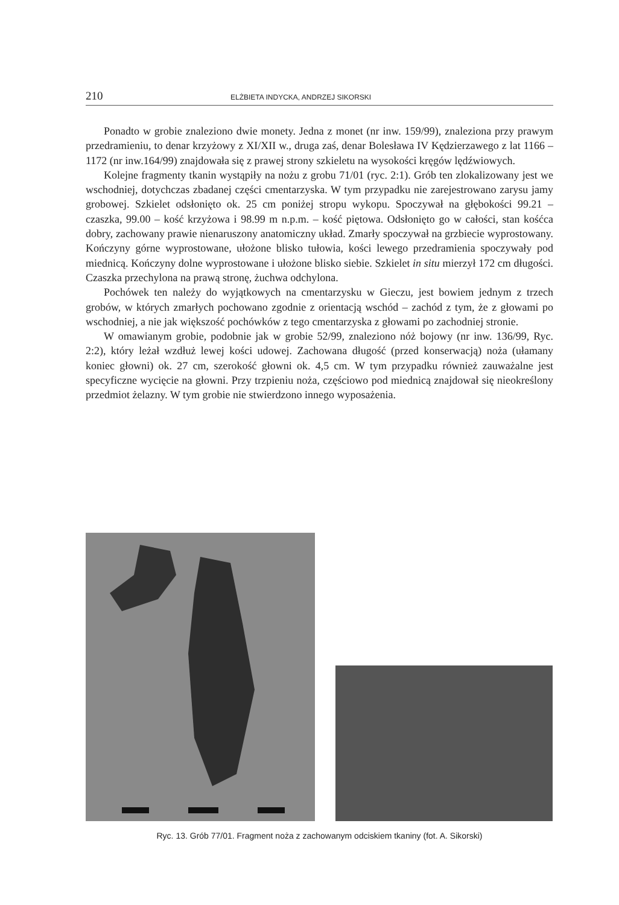210 ELŻBIETA INDYCKA, ANDRZEJ SIKORSKI
Ponadto w grobie znaleziono dwie monety. Jedna z monet (nr inw. 159/99), znaleziona przy prawym przedramieniu, to denar krzyżowy z XI/XII w., druga zaś, denar Bolesława IV Kędzierzawego z lat 1166 – 1172 (nr inw.164/99) znajdowała się z prawej strony szkieletu na wysokości kręgów lędźwiowych.
Kolejne fragmenty tkanin wystąpiły na nożu z grobu 71/01 (ryc. 2:1). Grób ten zlokalizowany jest we wschodniej, dotychczas zbadanej części cmentarzyska. W tym przypadku nie zarejestrowano zarysu jamy grobowej. Szkielet odsłonięto ok. 25 cm poniżej stropu wykopu. Spoczywał na głębokości 99.21 – czaszka, 99.00 – kość krzyżowa i 98.99 m n.p.m. – kość piętowa. Odsłonięto go w całości, stan kośćca dobry, zachowany prawie nienaruszony anatomiczny układ. Zmarły spoczywał na grzbiecie wyprostowany. Kończyny górne wyprostowane, ułożone blisko tułowia, kości lewego przedramienia spoczywały pod miednicą. Kończyny dolne wyprostowane i ułożone blisko siebie. Szkielet in situ mierzył 172 cm długości. Czaszka przechylona na prawą stronę, żuchwa odchylona.
Pochówek ten należy do wyjątkowych na cmentarzysku w Gieczu, jest bowiem jednym z trzech grobów, w których zmarłych pochowano zgodnie z orientacją wschód – zachód z tym, że z głowami po wschodniej, a nie jak większość pochówków z tego cmentarzyska z głowami po zachodniej stronie.
W omawianym grobie, podobnie jak w grobie 52/99, znaleziono nóż bojowy (nr inw. 136/99, Ryc. 2:2), który leżał wzdłuż lewej kości udowej. Zachowana długość (przed konserwacją) noża (ułamany koniec głowni) ok. 27 cm, szerokość głowni ok. 4,5 cm. W tym przypadku również zauważalne jest specyficzne wycięcie na głowni. Przy trzpieniu noża, częściowo pod miednicą znajdował się nieokreślony przedmiot żelazny. W tym grobie nie stwierdzono innego wyposażenia.
Ryc. 13. Grób 77/01. Fragment noża z zachowanym odciskiem tkaniny (fot. A. Sikorski)